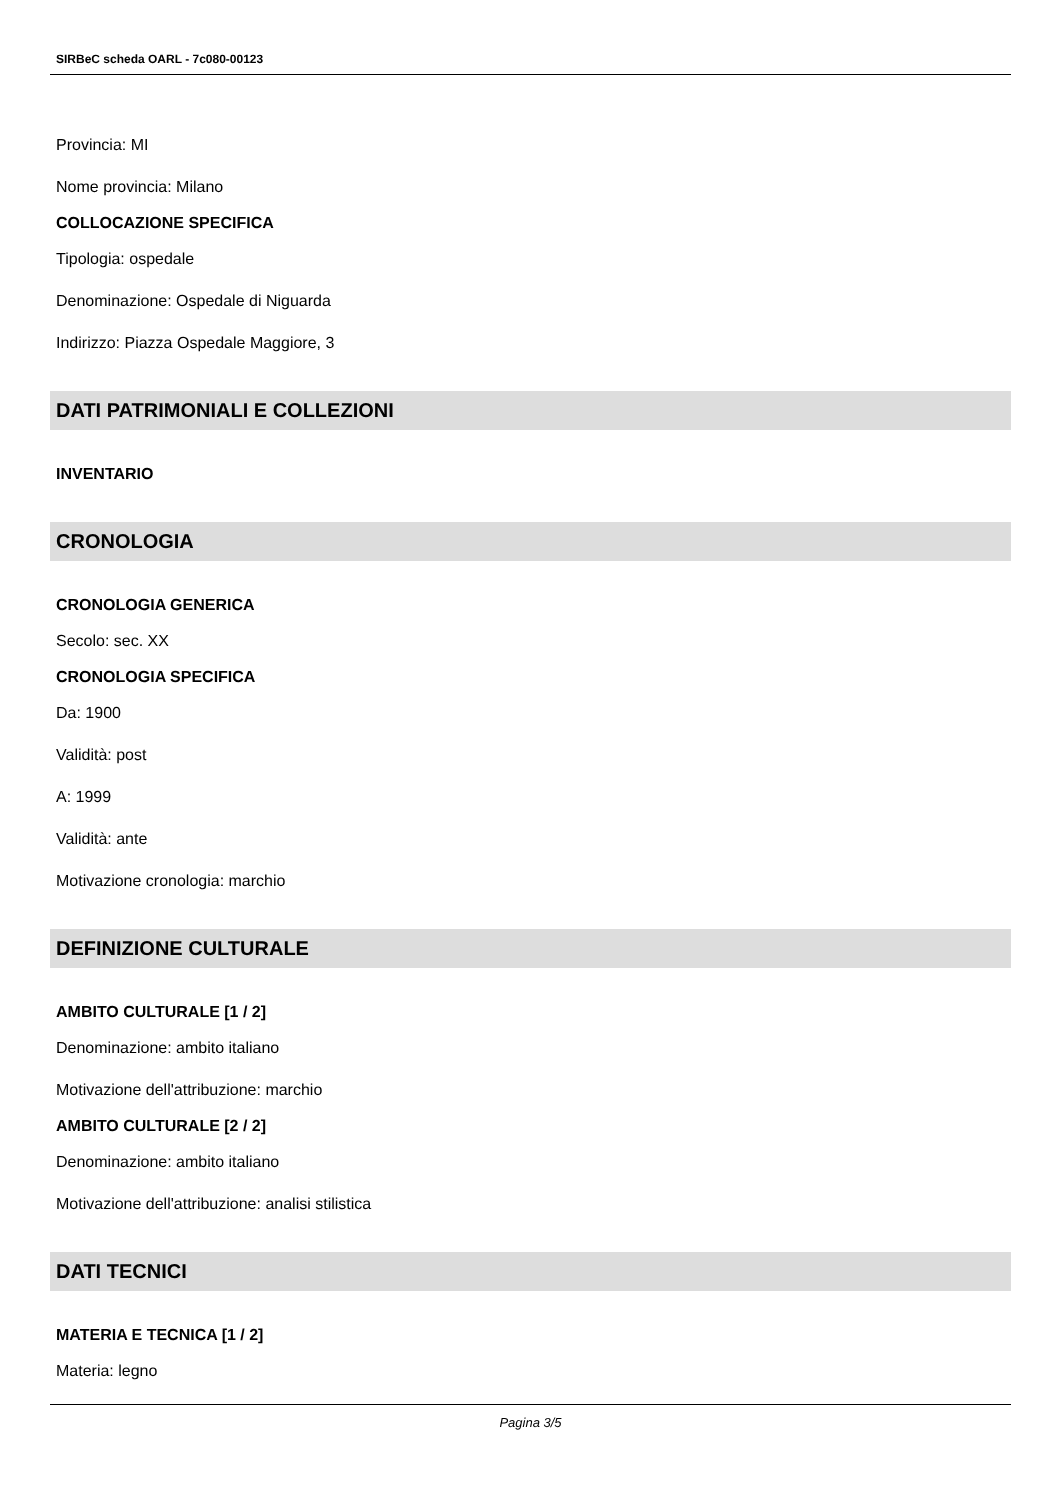SIRBeC scheda OARL - 7c080-00123
Provincia: MI
Nome provincia: Milano
COLLOCAZIONE SPECIFICA
Tipologia: ospedale
Denominazione: Ospedale di Niguarda
Indirizzo: Piazza Ospedale Maggiore, 3
DATI PATRIMONIALI E COLLEZIONI
INVENTARIO
CRONOLOGIA
CRONOLOGIA GENERICA
Secolo: sec. XX
CRONOLOGIA SPECIFICA
Da: 1900
Validità: post
A: 1999
Validità: ante
Motivazione cronologia: marchio
DEFINIZIONE CULTURALE
AMBITO CULTURALE [1 / 2]
Denominazione: ambito italiano
Motivazione dell'attribuzione: marchio
AMBITO CULTURALE [2 / 2]
Denominazione: ambito italiano
Motivazione dell'attribuzione: analisi stilistica
DATI TECNICI
MATERIA E TECNICA [1 / 2]
Materia: legno
Pagina 3/5